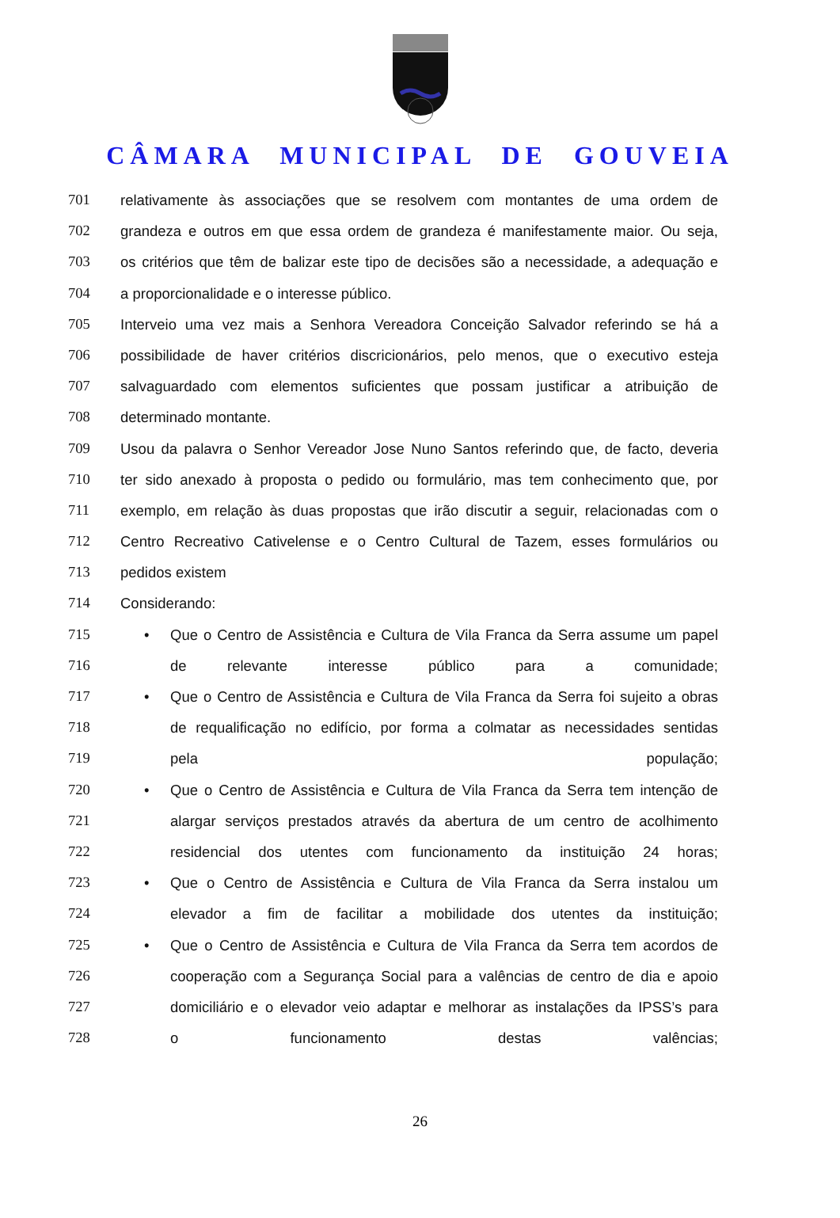CÂMARA MUNICIPAL DE GOUVEIA
701 relativamente às associações que se resolvem com montantes de uma ordem de
702 grandeza e outros em que essa ordem de grandeza é manifestamente maior. Ou seja,
703 os critérios que têm de balizar este tipo de decisões são a necessidade, a adequação e
704 a proporcionalidade e o interesse público.
705 Interveio uma vez mais a Senhora Vereadora Conceição Salvador referindo se há a
706 possibilidade de haver critérios discricionários, pelo menos, que o executivo esteja
707 salvaguardado com elementos suficientes que possam justificar a atribuição de
708 determinado montante.
709 Usou da palavra o Senhor Vereador Jose Nuno Santos referindo que, de facto, deveria
710 ter sido anexado à proposta o pedido ou formulário, mas tem conhecimento que, por
711 exemplo, em relação às duas propostas que irão discutir a seguir, relacionadas com o
712 Centro Recreativo Cativelense e o Centro Cultural de Tazem, esses formulários ou
713 pedidos existem
714 Considerando:
715 • Que o Centro de Assistência e Cultura de Vila Franca da Serra assume um papel
716 de relevante interesse público para a comunidade;
717 • Que o Centro de Assistência e Cultura de Vila Franca da Serra foi sujeito a obras
718 de requalificação no edifício, por forma a colmatar as necessidades sentidas
719 pela população;
720 • Que o Centro de Assistência e Cultura de Vila Franca da Serra tem intenção de
721 alargar serviços prestados através da abertura de um centro de acolhimento
722 residencial dos utentes com funcionamento da instituição 24 horas;
723 • Que o Centro de Assistência e Cultura de Vila Franca da Serra instalou um
724 elevador a fim de facilitar a mobilidade dos utentes da instituição;
725 • Que o Centro de Assistência e Cultura de Vila Franca da Serra tem acordos de
726 cooperação com a Segurança Social para a valências de centro de dia e apoio
727 domiciliário e o elevador veio adaptar e melhorar as instalações da IPSS’s para
728 o funcionamento destas valências;
26